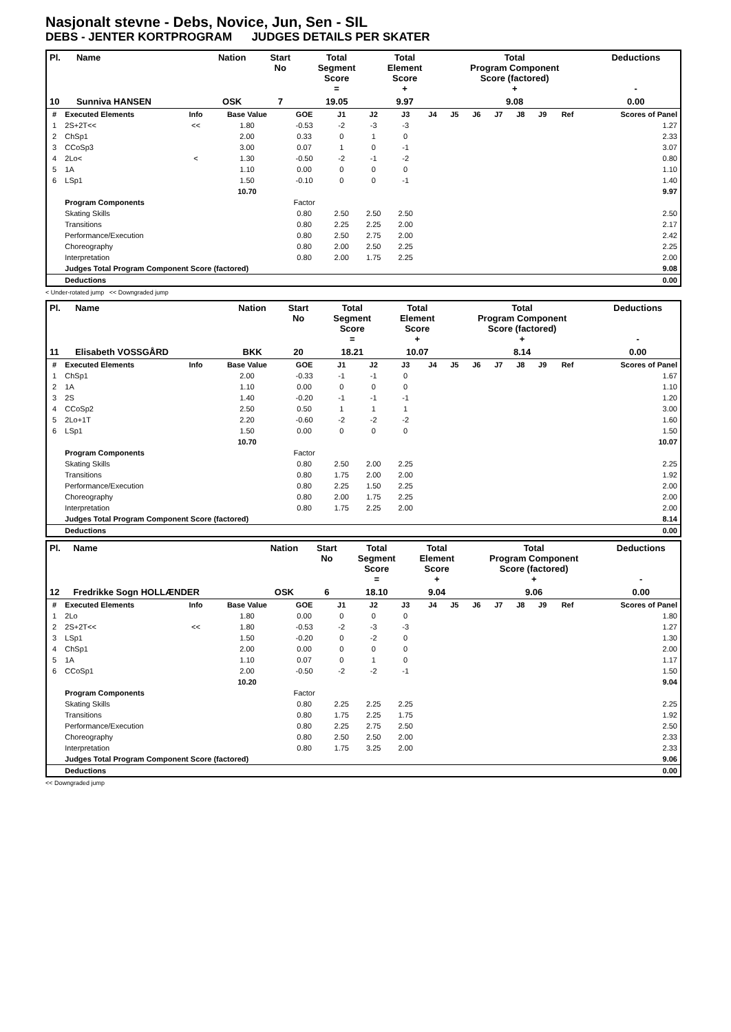Nasjonalt stevne - Debs, Novice, Jun, Sen - SIL
DEBS - JENTER KORTPROGRAM JUDGES DETAILS PER SKATER
| Pl. | Name | Nation | Start No | Total Segment Score = | Total Element Score + | Total Program Component Score (factored) + | Deductions - |
| --- | --- | --- | --- | --- | --- | --- | --- |
| 10 | Sunniva HANSEN | OSK | 7 | 19.05 | 9.97 | 9.08 | 0.00 |
| # | Executed Elements | Info | Base Value | GOE | J1 | J2 | J3 | J4 | J5 | J6 | J7 | J8 | J9 | Ref | Scores of Panel |
| --- | --- | --- | --- | --- | --- | --- | --- | --- | --- | --- | --- | --- | --- | --- | --- |
| 1 | 2S+2T<< | << | 1.80 | -0.53 | -2 | -3 | -3 | | | | | | | | 1.27 |
| 2 | ChSp1 | | 2.00 | 0.33 | 0 | 1 | 0 | | | | | | | | 2.33 |
| 3 | CCoSp3 | | 3.00 | 0.07 | 1 | 0 | -1 | | | | | | | | 3.07 |
| 4 | 2Lo< | < | 1.30 | -0.50 | -2 | -1 | -2 | | | | | | | | 0.80 |
| 5 | 1A | | 1.10 | 0.00 | 0 | 0 | 0 | | | | | | | | 1.10 |
| 6 | LSp1 | | 1.50 | -0.10 | 0 | 0 | -1 | | | | | | | | 1.40 |
| | | | 10.70 | | | | | | | | | | | | 9.97 |
| | Program Components | | | Factor | | | | | | | | | | | |
| | Skating Skills | | | 0.80 | 2.50 | 2.50 | 2.50 | | | | | | | | 2.50 |
| | Transitions | | | 0.80 | 2.25 | 2.25 | 2.00 | | | | | | | | 2.17 |
| | Performance/Execution | | | 0.80 | 2.50 | 2.75 | 2.00 | | | | | | | | 2.42 |
| | Choreography | | | 0.80 | 2.00 | 2.50 | 2.25 | | | | | | | | 2.25 |
| | Interpretation | | | 0.80 | 2.00 | 1.75 | 2.25 | | | | | | | | 2.00 |
| | Judges Total Program Component Score (factored) | | | | | | | | | | | | | | 9.08 |
| | Deductions | | | | | | | | | | | | | | 0.00 |
< Under-rotated jump << Downgraded jump
| Pl. | Name | Nation | Start No | Total Segment Score = | Total Element Score + | Total Program Component Score (factored) + | Deductions - |
| --- | --- | --- | --- | --- | --- | --- | --- |
| 11 | Elisabeth VOSSGÅRD | BKK | 20 | 18.21 | 10.07 | 8.14 | 0.00 |
| # | Executed Elements | Info | Base Value | GOE | J1 | J2 | J3 | J4 | J5 | J6 | J7 | J8 | J9 | Ref | Scores of Panel |
| --- | --- | --- | --- | --- | --- | --- | --- | --- | --- | --- | --- | --- | --- | --- | --- |
| 1 | ChSp1 | | 2.00 | -0.33 | -1 | -1 | 0 | | | | | | | | 1.67 |
| 2 | 1A | | 1.10 | 0.00 | 0 | 0 | 0 | | | | | | | | 1.10 |
| 3 | 2S | | 1.40 | -0.20 | -1 | -1 | -1 | | | | | | | | 1.20 |
| 4 | CCoSp2 | | 2.50 | 0.50 | 1 | 1 | 1 | | | | | | | | 3.00 |
| 5 | 2Lo+1T | | 2.20 | -0.60 | -2 | -2 | -2 | | | | | | | | 1.60 |
| 6 | LSp1 | | 1.50 | 0.00 | 0 | 0 | 0 | | | | | | | | 1.50 |
| | | | 10.70 | | | | | | | | | | | | 10.07 |
| | Program Components | | | Factor | | | | | | | | | | | |
| | Skating Skills | | | 0.80 | 2.50 | 2.00 | 2.25 | | | | | | | | 2.25 |
| | Transitions | | | 0.80 | 1.75 | 2.00 | 2.00 | | | | | | | | 1.92 |
| | Performance/Execution | | | 0.80 | 2.25 | 1.50 | 2.25 | | | | | | | | 2.00 |
| | Choreography | | | 0.80 | 2.00 | 1.75 | 2.25 | | | | | | | | 2.00 |
| | Interpretation | | | 0.80 | 1.75 | 2.25 | 2.00 | | | | | | | | 2.00 |
| | Judges Total Program Component Score (factored) | | | | | | | | | | | | | | 8.14 |
| | Deductions | | | | | | | | | | | | | | 0.00 |
| Pl. | Name | Nation | Start No | Total Segment Score = | Total Element Score + | Total Program Component Score (factored) + | Deductions - |
| --- | --- | --- | --- | --- | --- | --- | --- |
| 12 | Fredrikke Sogn HOLLÆNDER | OSK | 6 | 18.10 | 9.04 | 9.06 | 0.00 |
| # | Executed Elements | Info | Base Value | GOE | J1 | J2 | J3 | J4 | J5 | J6 | J7 | J8 | J9 | Ref | Scores of Panel |
| --- | --- | --- | --- | --- | --- | --- | --- | --- | --- | --- | --- | --- | --- | --- | --- |
| 1 | 2Lo | | 1.80 | 0.00 | 0 | 0 | 0 | | | | | | | | 1.80 |
| 2 | 2S+2T<< | << | 1.80 | -0.53 | -2 | -3 | -3 | | | | | | | | 1.27 |
| 3 | LSp1 | | 1.50 | -0.20 | 0 | -2 | 0 | | | | | | | | 1.30 |
| 4 | ChSp1 | | 2.00 | 0.00 | 0 | 0 | 0 | | | | | | | | 2.00 |
| 5 | 1A | | 1.10 | 0.07 | 0 | 1 | 0 | | | | | | | | 1.17 |
| 6 | CCoSp1 | | 2.00 | -0.50 | -2 | -2 | -1 | | | | | | | | 1.50 |
| | | | 10.20 | | | | | | | | | | | | 9.04 |
| | Program Components | | | Factor | | | | | | | | | | | |
| | Skating Skills | | | 0.80 | 2.25 | 2.25 | 2.25 | | | | | | | | 2.25 |
| | Transitions | | | 0.80 | 1.75 | 2.25 | 1.75 | | | | | | | | 1.92 |
| | Performance/Execution | | | 0.80 | 2.25 | 2.75 | 2.50 | | | | | | | | 2.50 |
| | Choreography | | | 0.80 | 2.50 | 2.50 | 2.00 | | | | | | | | 2.33 |
| | Interpretation | | | 0.80 | 1.75 | 3.25 | 2.00 | | | | | | | | 2.33 |
| | Judges Total Program Component Score (factored) | | | | | | | | | | | | | | 9.06 |
| | Deductions | | | | | | | | | | | | | | 0.00 |
<< Downgraded jump